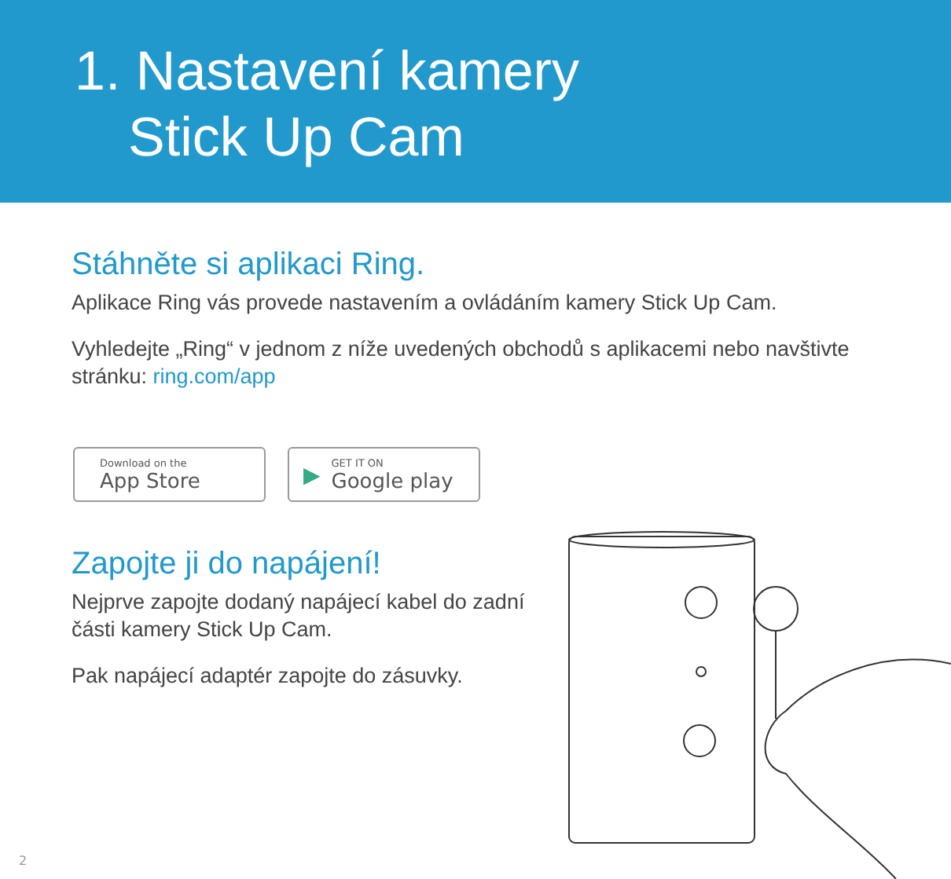1. Nastavení kamery
Stick Up Cam
Stáhněte si aplikaci Ring.
Aplikace Ring vás provede nastavením a ovládáním kamery Stick Up Cam.
Vyhledejte „Ring“ v jednom z níže uvedených obchodů s aplikacemi nebo navštivte stránku: ring.com/app
Download on the
App Store
▶
GET IT ON
Google play
Zapojte ji do napájení!
Nejprve zapojte dodaný napájecí kabel do zadní části kamery Stick Up Cam.
Pak napájecí adaptér zapojte do zásuvky.
2